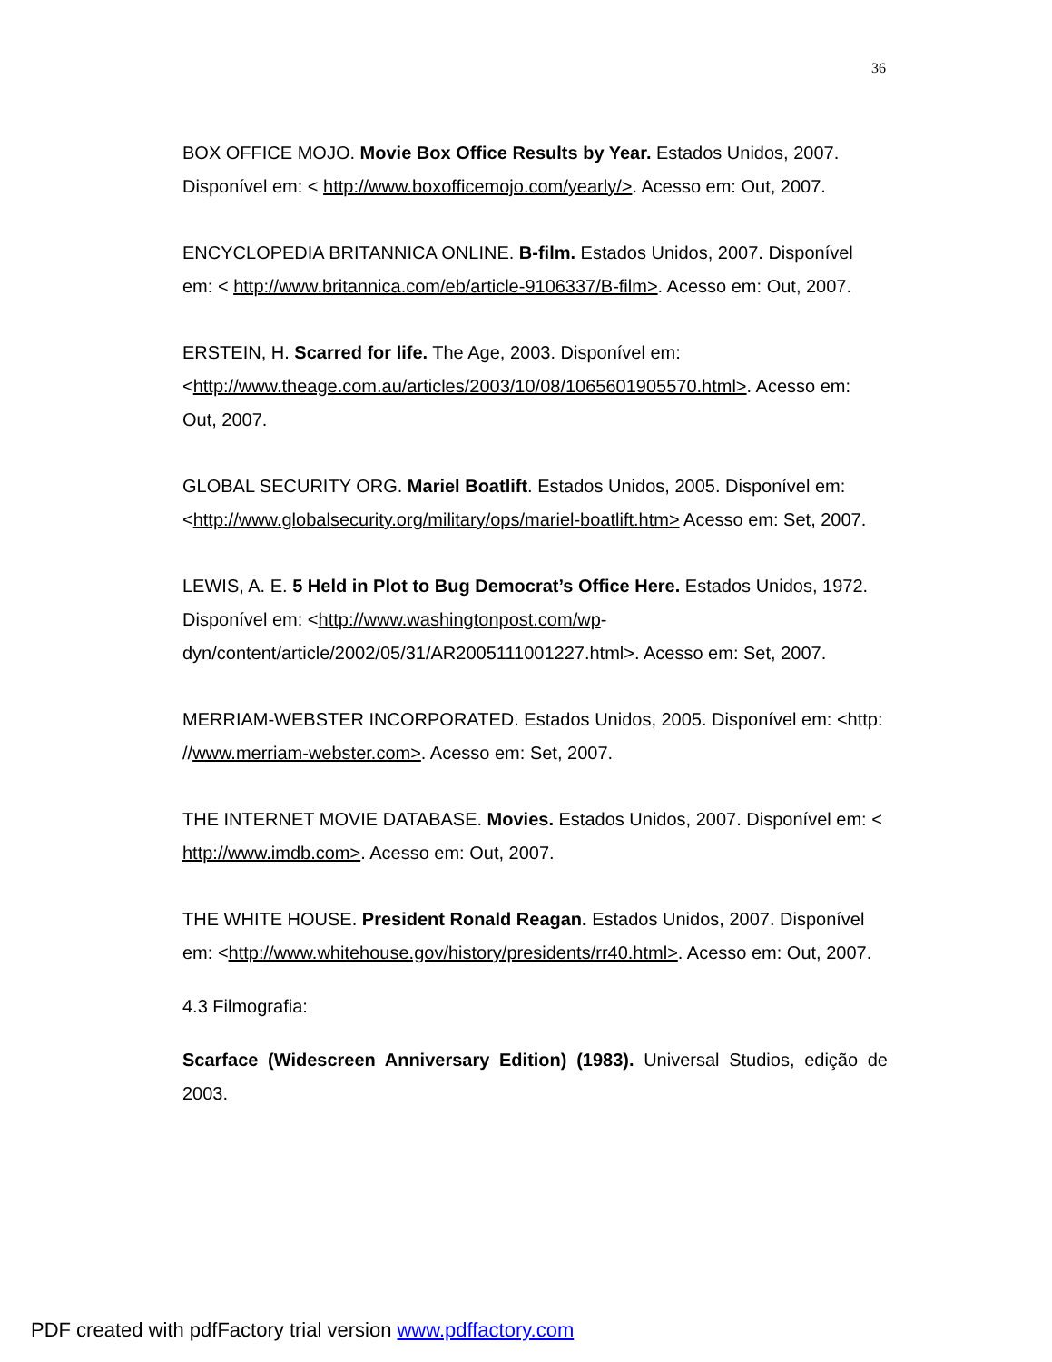36
BOX OFFICE MOJO. Movie Box Office Results by Year. Estados Unidos, 2007. Disponível em: < http://www.boxofficemojo.com/yearly/>. Acesso em: Out, 2007.
ENCYCLOPEDIA BRITANNICA ONLINE. B-film. Estados Unidos, 2007. Disponível em: < http://www.britannica.com/eb/article-9106337/B-film>. Acesso em: Out, 2007.
ERSTEIN, H. Scarred for life. The Age, 2003. Disponível em:<http://www.theage.com.au/articles/2003/10/08/1065601905570.html>. Acesso em: Out, 2007.
GLOBAL SECURITY ORG. Mariel Boatlift. Estados Unidos, 2005. Disponível em: <http://www.globalsecurity.org/military/ops/mariel-boatlift.htm> Acesso em: Set, 2007.
LEWIS, A. E. 5 Held in Plot to Bug Democrat’s Office Here. Estados Unidos, 1972. Disponível em: <http://www.washingtonpost.com/wp-dyn/content/article/2002/05/31/AR2005111001227.html>. Acesso em: Set, 2007.
MERRIAM-WEBSTER INCORPORATED. Estados Unidos, 2005. Disponível em: <http: //www.merriam-webster.com>. Acesso em: Set, 2007.
THE INTERNET MOVIE DATABASE. Movies. Estados Unidos, 2007. Disponível em: < http://www.imdb.com>. Acesso em: Out, 2007.
THE WHITE HOUSE. President Ronald Reagan. Estados Unidos, 2007. Disponível em: <http://www.whitehouse.gov/history/presidents/rr40.html>. Acesso em: Out, 2007.
4.3 Filmografia:
Scarface (Widescreen Anniversary Edition) (1983). Universal Studios, edição de 2003.
PDF created with pdfFactory trial version www.pdffactory.com